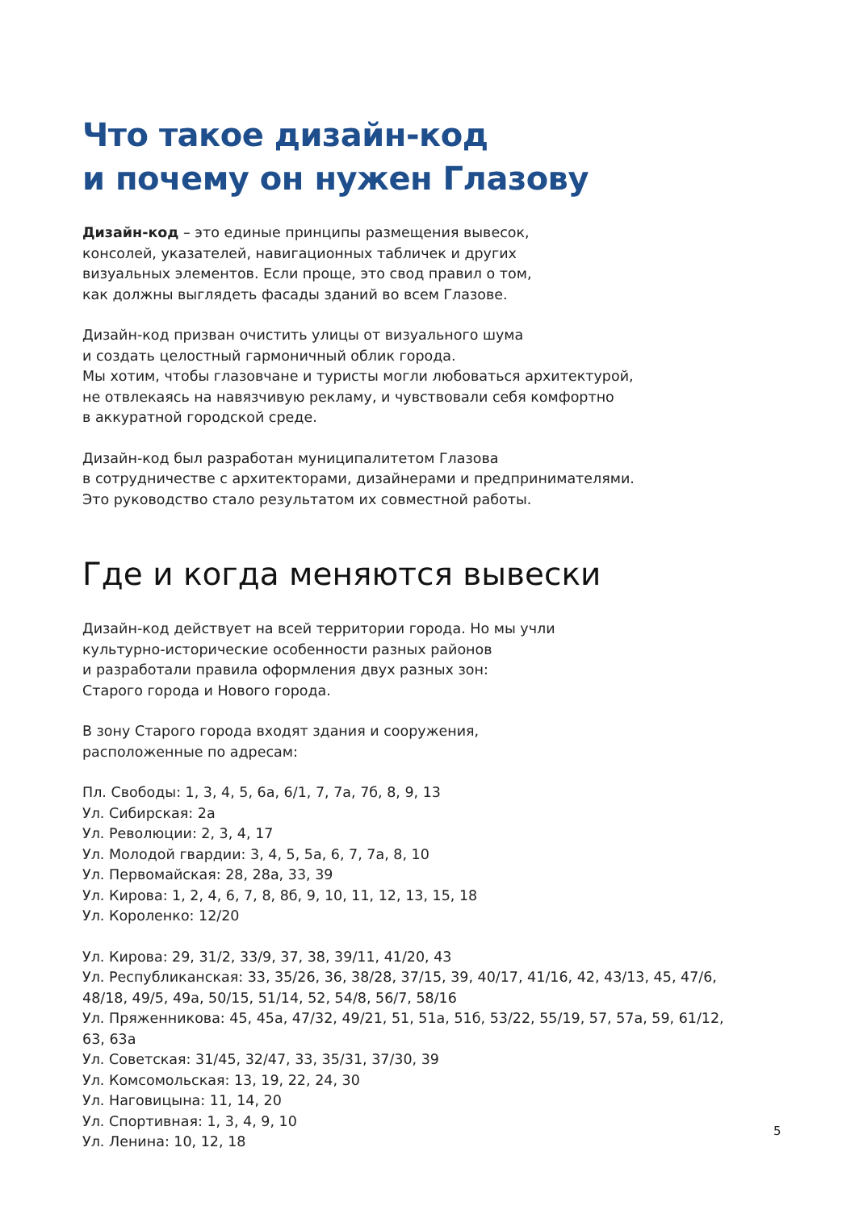Что такое дизайн-код
и почему он нужен Глазову
Дизайн-код – это единые принципы размещения вывесок,
консолей, указателей, навигационных табличек и других
визуальных элементов. Если проще, это свод правил о том,
как должны выглядеть фасады зданий во всем Глазове.
Дизайн-код призван очистить улицы от визуального шума
и создать целостный гармоничный облик города.
Мы хотим, чтобы глазовчане и туристы могли любоваться архитектурой,
не отвлекаясь на навязчивую рекламу, и чувствовали себя комфортно
в аккуратной городской среде.
Дизайн-код был разработан муниципалитетом Глазова
в сотрудничестве с архитекторами, дизайнерами и предпринимателями.
Это руководство стало результатом их совместной работы.
Где и когда меняются вывески
Дизайн-код действует на всей территории города. Но мы учли
культурно-исторические особенности разных районов
и разработали правила оформления двух разных зон:
Старого города и Нового города.
В зону Старого города входят здания и сооружения,
расположенные по адресам:
Пл. Свободы: 1, 3, 4, 5, 6а, 6/1, 7, 7а, 7б, 8, 9, 13
Ул. Сибирская: 2а
Ул. Революции: 2, 3, 4, 17
Ул. Молодой гвардии: 3, 4, 5, 5а, 6, 7, 7а, 8, 10
Ул. Первомайская: 28, 28а, 33, 39
Ул. Кирова: 1, 2, 4, 6, 7, 8, 8б, 9, 10, 11, 12, 13, 15, 18
Ул. Короленко: 12/20
Ул. Кирова: 29, 31/2, 33/9, 37, 38, 39/11, 41/20, 43
Ул. Республиканская: 33, 35/26, 36, 38/28, 37/15, 39, 40/17, 41/16, 42, 43/13, 45, 47/6,
48/18, 49/5, 49а, 50/15, 51/14, 52, 54/8, 56/7, 58/16
Ул. Пряженникова: 45, 45а, 47/32, 49/21, 51, 51а, 51б, 53/22, 55/19, 57, 57а, 59, 61/12,
63, 63а
Ул. Советская: 31/45, 32/47, 33, 35/31, 37/30, 39
Ул. Комсомольская: 13, 19, 22, 24, 30
Ул. Наговицына: 11, 14, 20
Ул. Спортивная: 1, 3, 4, 9, 10
Ул. Ленина: 10, 12, 18
5